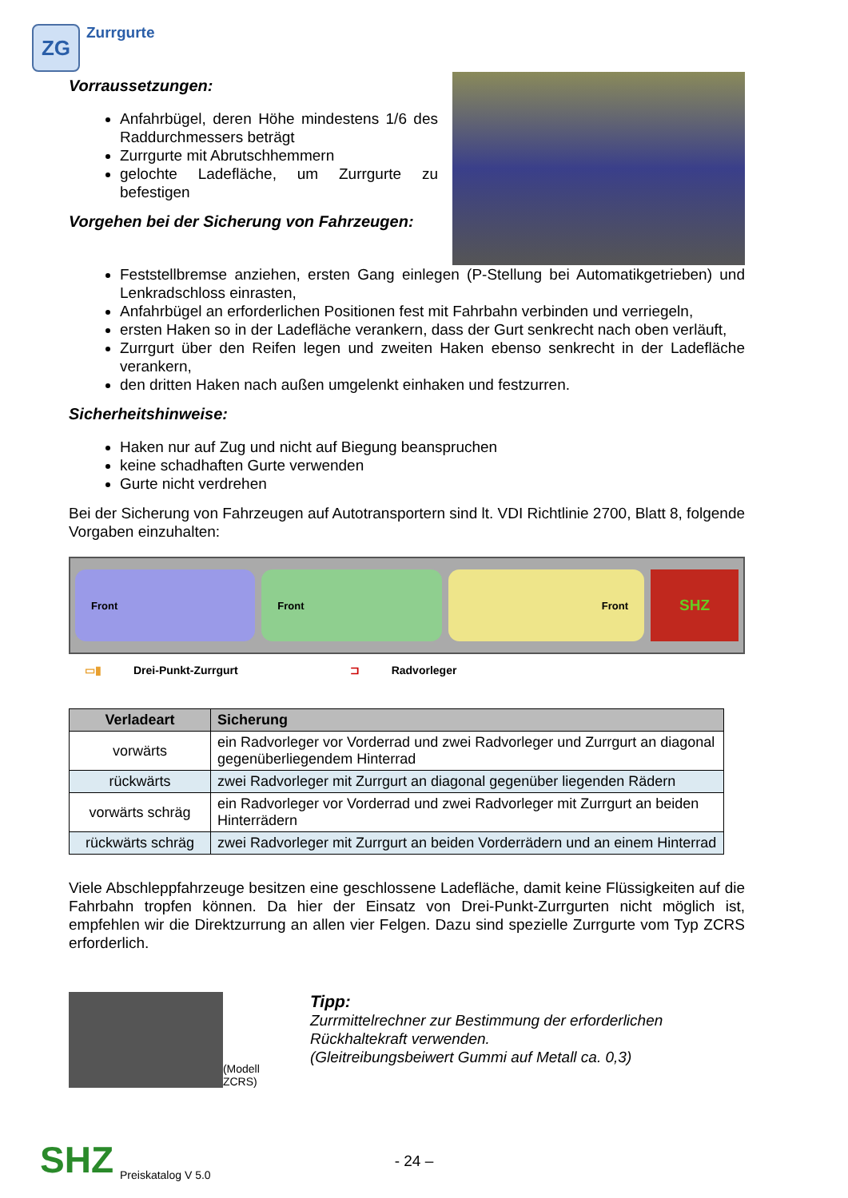ZG
Zurrgurte
Vorraussetzungen:
Anfahrbügel, deren Höhe mindestens 1/6 des Raddurchmessers beträgt
Zurrgurte mit Abrutschhemmern
gelochte Ladefläche, um Zurrgurte zu befestigen
Vorgehen bei der Sicherung von Fahrzeugen:
Feststellbremse anziehen, ersten Gang einlegen (P-Stellung bei Automatikgetrieben) und Lenkradschloss einrasten,
Anfahrbügel an erforderlichen Positionen fest mit Fahrbahn verbinden und verriegeln,
ersten Haken so in der Ladefläche verankern, dass der Gurt senkrecht nach oben verläuft,
Zurrgurt über den Reifen legen und zweiten Haken ebenso senkrecht in der Ladefläche verankern,
den dritten Haken nach außen umgelenkt einhaken und festzurren.
Sicherheitshinweise:
Haken nur auf Zug und nicht auf Biegung beanspruchen
keine schadhaften Gurte verwenden
Gurte nicht verdrehen
Bei der Sicherung von Fahrzeugen auf Autotransportern sind lt. VDI Richtlinie 2700, Blatt 8, folgende Vorgaben einzuhalten:
Front Front Front
SHZ
▭▮ Drei-Punkt-Zurrgurt ⊐ Radvorleger
| Verladeart | Sicherung |
| --- | --- |
| vorwärts | ein Radvorleger vor Vorderrad und zwei Radvorleger und Zurrgurt an diagonal gegenüberliegendem Hinterrad |
| rückwärts | zwei Radvorleger mit Zurrgurt an diagonal gegenüber liegenden Rädern |
| vorwärts schräg | ein Radvorleger vor Vorderrad und zwei Radvorleger mit Zurrgurt an beiden Hinterrädern |
| rückwärts schräg | zwei Radvorleger mit Zurrgurt an beiden Vorderrädern und an einem Hinterrad |
Viele Abschleppfahrzeuge besitzen eine geschlossene Ladefläche, damit keine Flüssigkeiten auf die Fahrbahn tropfen können. Da hier der Einsatz von Drei-Punkt-Zurrgurten nicht möglich ist, empfehlen wir die Direktzurrung an allen vier Felgen. Dazu sind spezielle Zurrgurte vom Typ ZCRS erforderlich.
(Modell ZCRS)
Tipp:
Zurrmittelrechner zur Bestimmung der erforderlichen Rückhaltekraft verwenden.
(Gleitreibungsbeiwert Gummi auf Metall ca. 0,3)
SHZ Preiskatalog V 5.0 - 24 –